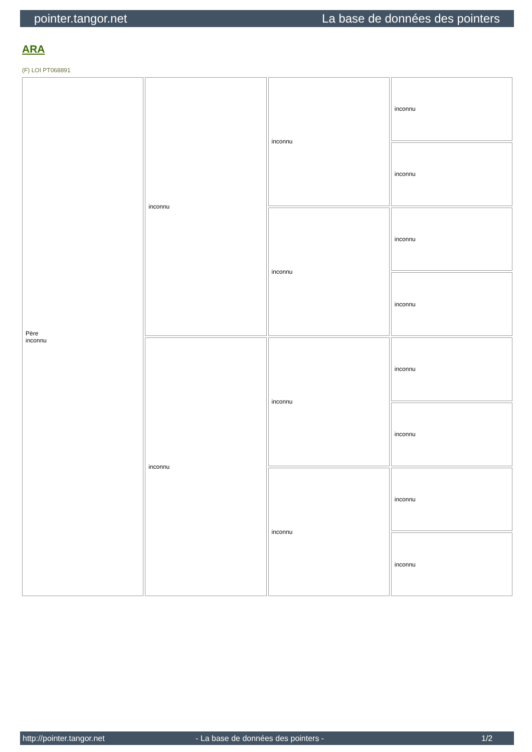pointer.tangor.net La base de données des pointers
ARA
(F) LOI PT068891
| Père inconnu | inconnu | inconnu | inconnu |
| | | | inconnu |
| | | inconnu | inconnu |
| | | | inconnu |
| | inconnu | inconnu | inconnu |
| | | | inconnu |
| | | inconnu | inconnu |
| | | | inconnu |
http://pointer.tangor.net - La base de données des pointers - 1/2